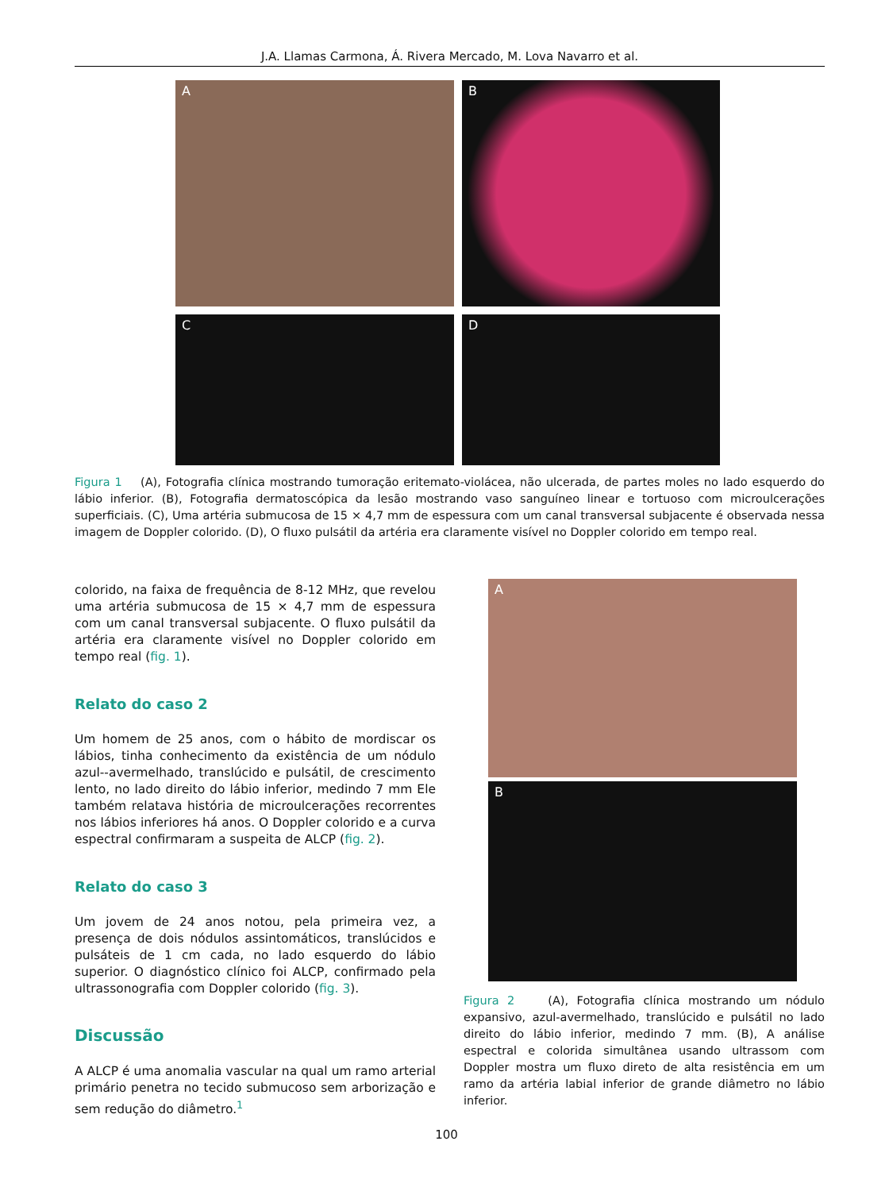J.A. Llamas Carmona, Á. Rivera Mercado, M. Lova Navarro et al.
A
B
C
D
Figura 1 (A), Fotografia clínica mostrando tumoração eritemato-violácea, não ulcerada, de partes moles no lado esquerdo do lábio inferior. (B), Fotografia dermatoscópica da lesão mostrando vaso sanguíneo linear e tortuoso com microulcerações superficiais. (C), Uma artéria submucosa de 15 × 4,7 mm de espessura com um canal transversal subjacente é observada nessa imagem de Doppler colorido. (D), O fluxo pulsátil da artéria era claramente visível no Doppler colorido em tempo real.
colorido, na faixa de frequência de 8-12 MHz, que revelou uma artéria submucosa de 15 × 4,7 mm de espessura com um canal transversal subjacente. O fluxo pulsátil da artéria era claramente visível no Doppler colorido em tempo real (fig. 1).
Relato do caso 2
Um homem de 25 anos, com o hábito de mordiscar os lábios, tinha conhecimento da existência de um nódulo azul--avermelhado, translúcido e pulsátil, de crescimento lento, no lado direito do lábio inferior, medindo 7 mm Ele também relatava história de microulcerações recorrentes nos lábios inferiores há anos. O Doppler colorido e a curva espectral confirmaram a suspeita de ALCP (fig. 2).
Relato do caso 3
Um jovem de 24 anos notou, pela primeira vez, a presença de dois nódulos assintomáticos, translúcidos e pulsáteis de 1 cm cada, no lado esquerdo do lábio superior. O diagnóstico clínico foi ALCP, confirmado pela ultrassonografia com Doppler colorido (fig. 3).
Discussão
A ALCP é uma anomalia vascular na qual um ramo arterial primário penetra no tecido submucoso sem arborização e sem redução do diâmetro.<sup>1</sup>
A
B
Figura 2 (A), Fotografia clínica mostrando um nódulo expansivo, azul-avermelhado, translúcido e pulsátil no lado direito do lábio inferior, medindo 7 mm. (B), A análise espectral e colorida simultânea usando ultrassom com Doppler mostra um fluxo direto de alta resistência em um ramo da artéria labial inferior de grande diâmetro no lábio inferior.
100